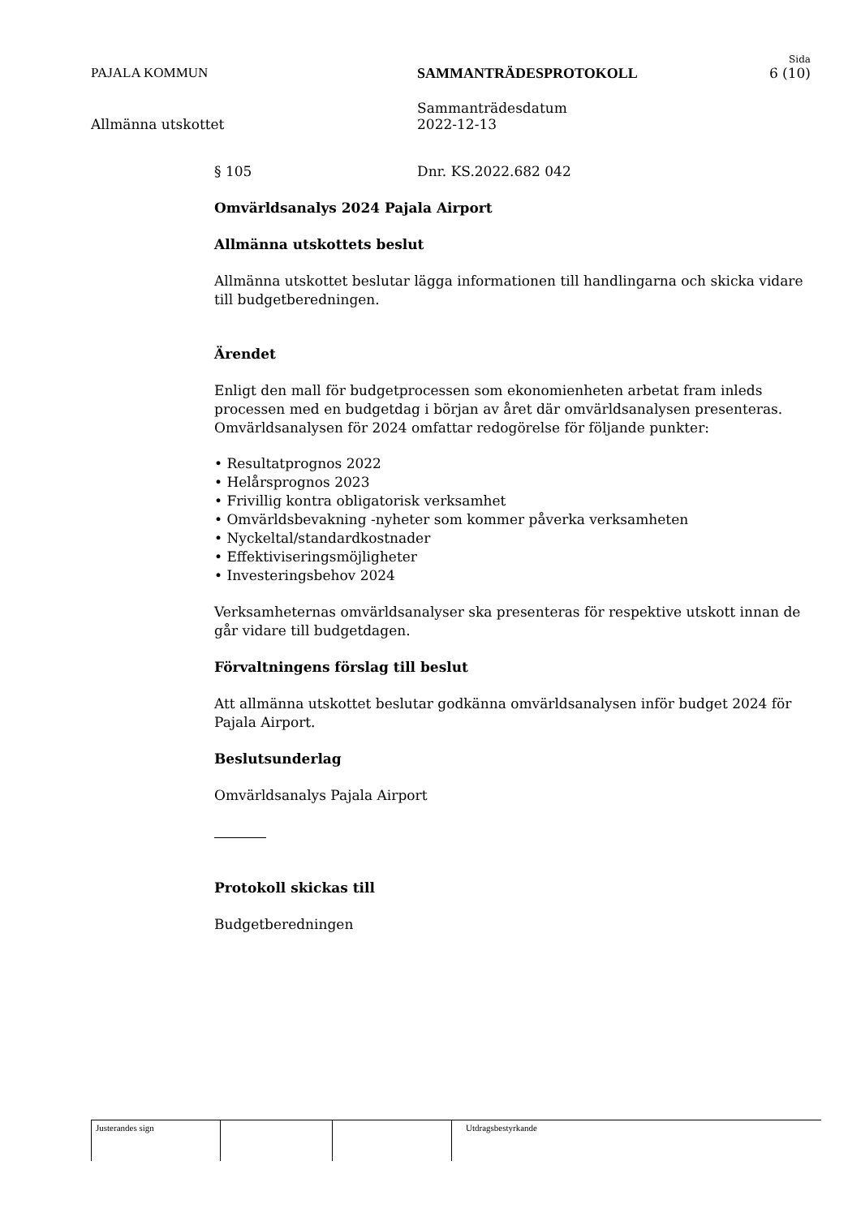Sida
PAJALA KOMMUN SAMMANTRÄDESPROTOKOLL 6 (10)
Allmänna utskottet Sammanträdesdatum
2022-12-13
§ 105 Dnr. KS.2022.682 042
Omvärldsanalys 2024 Pajala Airport
Allmänna utskottets beslut
Allmänna utskottet beslutar lägga informationen till handlingarna och skicka vidare till budgetberedningen.
Ärendet
Enligt den mall för budgetprocessen som ekonomienheten arbetat fram inleds processen med en budgetdag i början av året där omvärldsanalysen presenteras. Omvärldsanalysen för 2024 omfattar redogörelse för följande punkter:
• Resultatprognos 2022
• Helårsprognos 2023
• Frivillig kontra obligatorisk verksamhet
• Omvärldsbevakning -nyheter som kommer påverka verksamheten
• Nyckeltal/standardkostnader
• Effektiviseringsmöjligheter
• Investeringsbehov 2024
Verksamheternas omvärldsanalyser ska presenteras för respektive utskott innan de går vidare till budgetdagen.
Förvaltningens förslag till beslut
Att allmänna utskottet beslutar godkänna omvärldsanalysen inför budget 2024 för Pajala Airport.
Beslutsunderlag
Omvärldsanalys Pajala Airport
Protokoll skickas till
Budgetberedningen
Justerandes sign Utdragsbestyrkande